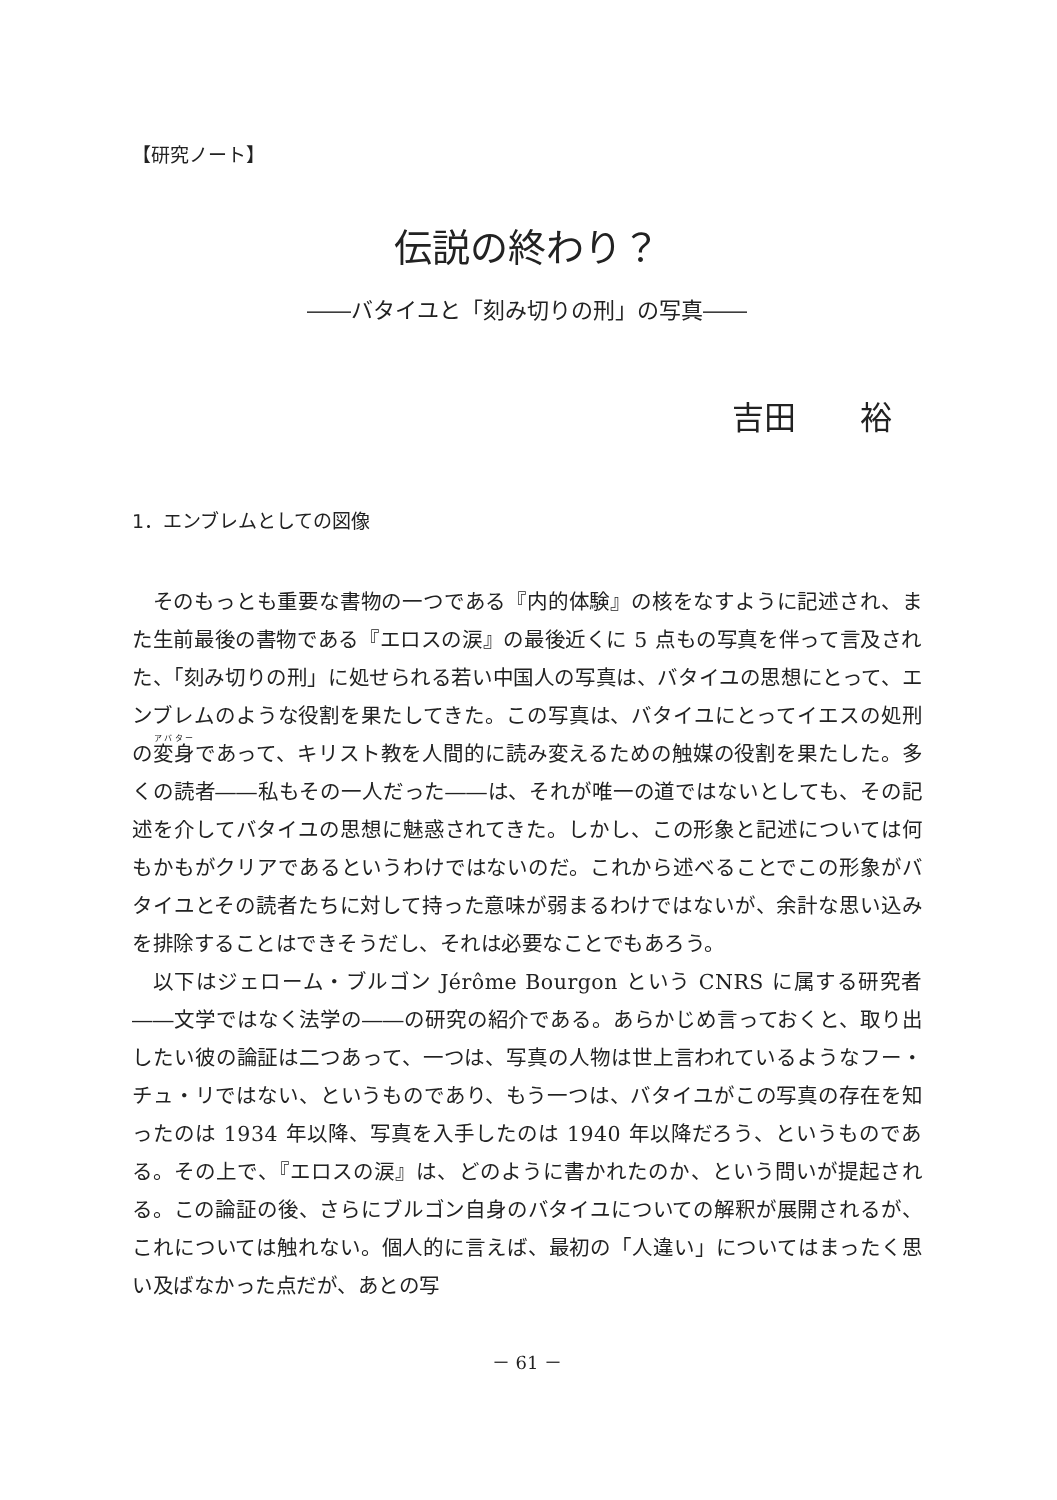【研究ノート】
伝説の終わり？
――バタイユと「刻み切りの刑」の写真――
吉田　　裕
1．エンブレムとしての図像
そのもっとも重要な書物の一つである『内的体験』の核をなすように記述され、また生前最後の書物である『エロスの涙』の最後近くに 5 点もの写真を伴って言及された、「刻み切りの刑」に処せられる若い中国人の写真は、バタイユの思想にとって、エンブレムのような役割を果たしてきた。この写真は、バタイユにとってイエスの処刑の変身であって、キリスト教を人間的に読み変えるための触媒の役割を果たした。多くの読者――私もその一人だった――は、それが唯一の道ではないとしても、その記述を介してバタイユの思想に魅惑されてきた。しかし、この形象と記述については何もかもがクリアであるというわけではないのだ。これから述べることでこの形象がバタイユとその読者たちに対して持った意味が弱まるわけではないが、余計な思い込みを排除することはできそうだし、それは必要なことでもあろう。
以下はジェローム・ブルゴン Jérôme Bourgon という CNRS に属する研究者――文学ではなく法学の――の研究の紹介である。あらかじめ言っておくと、取り出したい彼の論証は二つあって、一つは、写真の人物は世上言われているようなフー・チュ・リではない、というものであり、もう一つは、バタイユがこの写真の存在を知ったのは 1934 年以降、写真を入手したのは 1940 年以降だろう、というものである。その上で、『エロスの涙』は、どのように書かれたのか、という問いが提起される。この論証の後、さらにブルゴン自身のバタイユについての解釈が展開されるが、これについては触れない。個人的に言えば、最初の「人違い」についてはまったく思い及ばなかった点だが、あとの写
－ 61 －